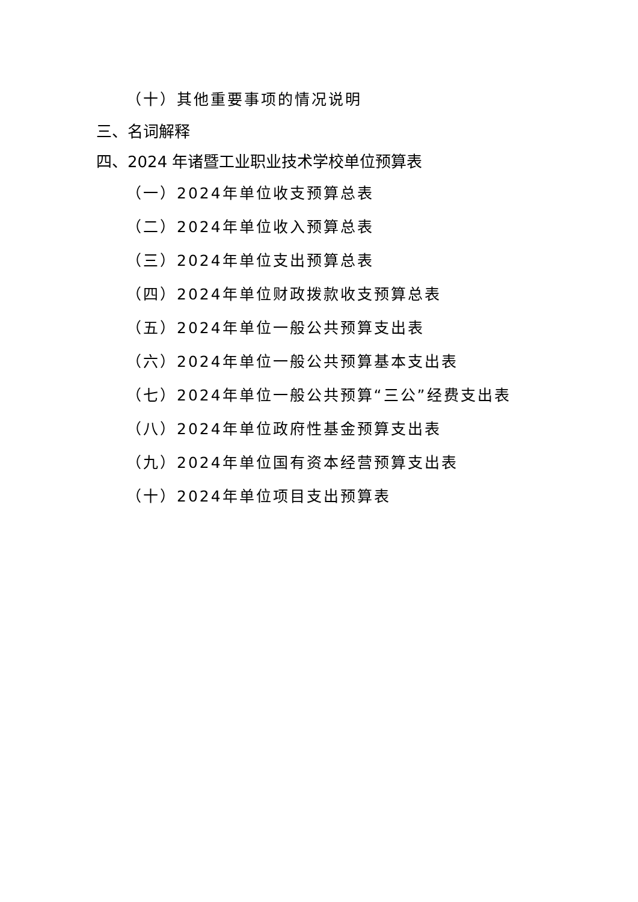（十）其他重要事项的情况说明
三、名词解释
四、2024 年诸暨工业职业技术学校单位预算表
（一）2024年单位收支预算总表
（二）2024年单位收入预算总表
（三）2024年单位支出预算总表
（四）2024年单位财政拨款收支预算总表
（五）2024年单位一般公共预算支出表
（六）2024年单位一般公共预算基本支出表
（七）2024年单位一般公共预算“三公”经费支出表
（八）2024年单位政府性基金预算支出表
（九）2024年单位国有资本经营预算支出表
（十）2024年单位项目支出预算表